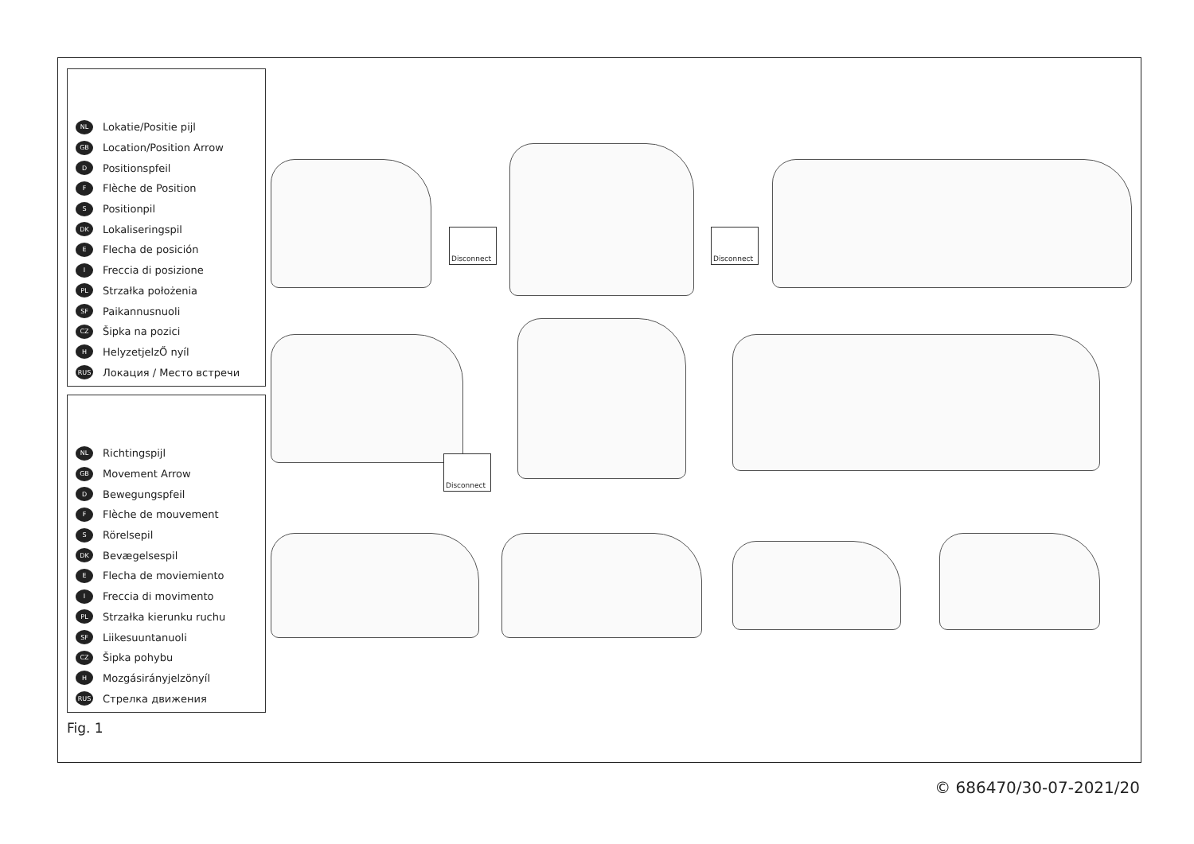Disconnect Disconnect
Disconnect
NL Lokatie/Positie pijl
GB Location/Position Arrow
D Positionspfeil
F Flèche de Position
S Positionpil
DK Lokaliseringspil
E Flecha de posición
I Freccia di posizione
PL Strzałka położenia
SF Paikannusnuoli
CZ Šipka na pozici
H HelyzetjelzŐ nyíl
RUS Локация / Место встречи
NL Richtingspijl
GB Movement Arrow
D Bewegungspfeil
F Flèche de mouvement
S Rörelsepil
DK Bevægelsespil
E Flecha de moviemiento
I Freccia di movimento
PL Strzałka kierunku ruchu
SF Liikesuuntanuoli
CZ Šipka pohybu
H Mozgásirányjelzönyíl
RUS Стрелка движения
Fig. 1
© 686470/30-07-2021/20